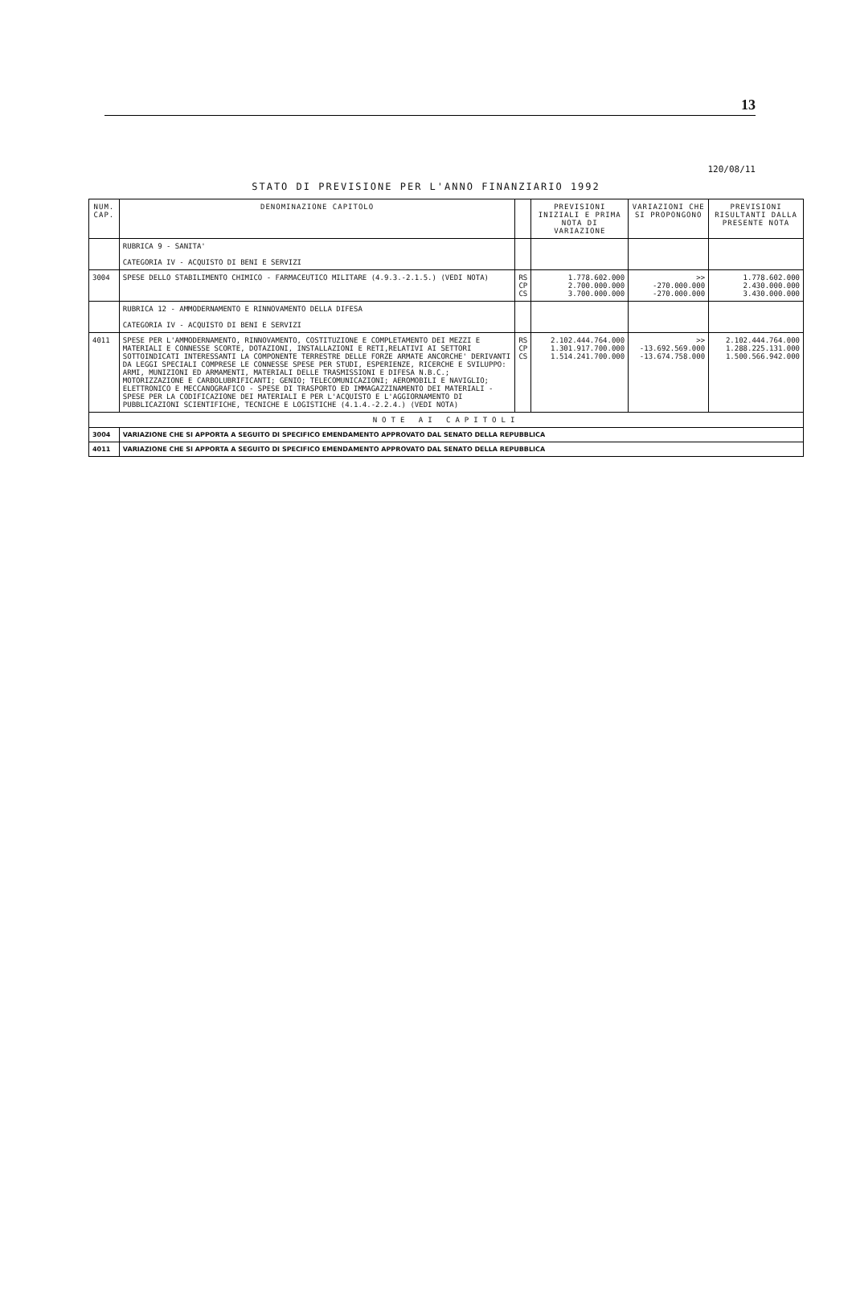13
120/08/11
STATO DI PREVISIONE PER L'ANNO FINANZIARIO 1992
| NUM. CAP. | DENOMINAZIONE CAPITOLO | | PREVISIONI INIZIALI E PRIMA NOTA DI VARIAZIONE | VARIAZIONI CHE SI PROPONGONO | PREVISIONI RISULTANTI DALLA PRESENTE NOTA |
| --- | --- | --- | --- | --- | --- |
| | RUBRICA 9 - SANITA' CATEGORIA IV - ACQUISTO DI BENI E SERVIZI | | | | |
| 3004 | SPESE DELLO STABILIMENTO CHIMICO - FARMACEUTICO MILITARE (4.9.3.-2.1.5.) (VEDI NOTA) | RS CP CS | 1.778.602.000 2.700.000.000 3.700.000.000 | >> -270.000.000 -270.000.000 | 1.778.602.000 2.430.000.000 3.430.000.000 |
| | RUBRICA 12 - AMMODERNAMENTO E RINNOVAMENTO DELLA DIFESA CATEGORIA IV - ACQUISTO DI BENI E SERVIZI | | | | |
| 4011 | SPESE PER L'AMMODERNAMENTO, RINNOVAMENTO, COSTITUZIONE E COMPLETAMENTO DEI MEZZI E MATERIALI E CONNESSE SCORTE, DOTAZIONI, INSTALLAZIONI E RETI,RELATIVI AI SETTORI SOTTOINDICATI INTERESSANTI LA COMPONENTE TERRESTRE DELLE FORZE ARMATE ANCORCHE' DERIVANTI DA LEGGI SPECIALI COMPRESE LE CONNESSE SPESE PER STUDI, ESPERIENZE, RICERCHE E SVILUPPO: ARMI, MUNIZIONI ED ARMAMENTI, MATERIALI DELLE TRASMISSIONI E DIFESA N.B.C.; MOTORIZZAZIONE E CARBOLUBRIFICANTI; GENIO; TELECOMUNICAZIONI; AEROMOBILI E NAVIGLIO; ELETTRONICO E MECCANOGRAFICO - SPESE DI TRASPORTO ED IMMAGAZZINAMENTO DEI MATERIALI - SPESE PER LA CODIFICAZIONE DEI MATERIALI E PER L'ACQUISTO E L'AGGIORNAMENTO DI PUBBLICAZIONI SCIENTIFICHE, TECNICHE E LOGISTICHE (4.1.4.-2.2.4.) (VEDI NOTA) | RS CP CS | 2.102.444.764.000 1.301.917.700.000 1.514.241.700.000 | >> -13.692.569.000 -13.674.758.000 | 2.102.444.764.000 1.288.225.131.000 1.500.566.942.000 |
| NOTE AI CAPITOLI | | | | | |
| 3004 | VARIAZIONE CHE SI APPORTA A SEGUITO DI SPECIFICO EMENDAMENTO APPROVATO DAL SENATO DELLA REPUBBLICA | | | | |
| 4011 | VARIAZIONE CHE SI APPORTA A SEGUITO DI SPECIFICO EMENDAMENTO APPROVATO DAL SENATO DELLA REPUBBLICA | | | | |